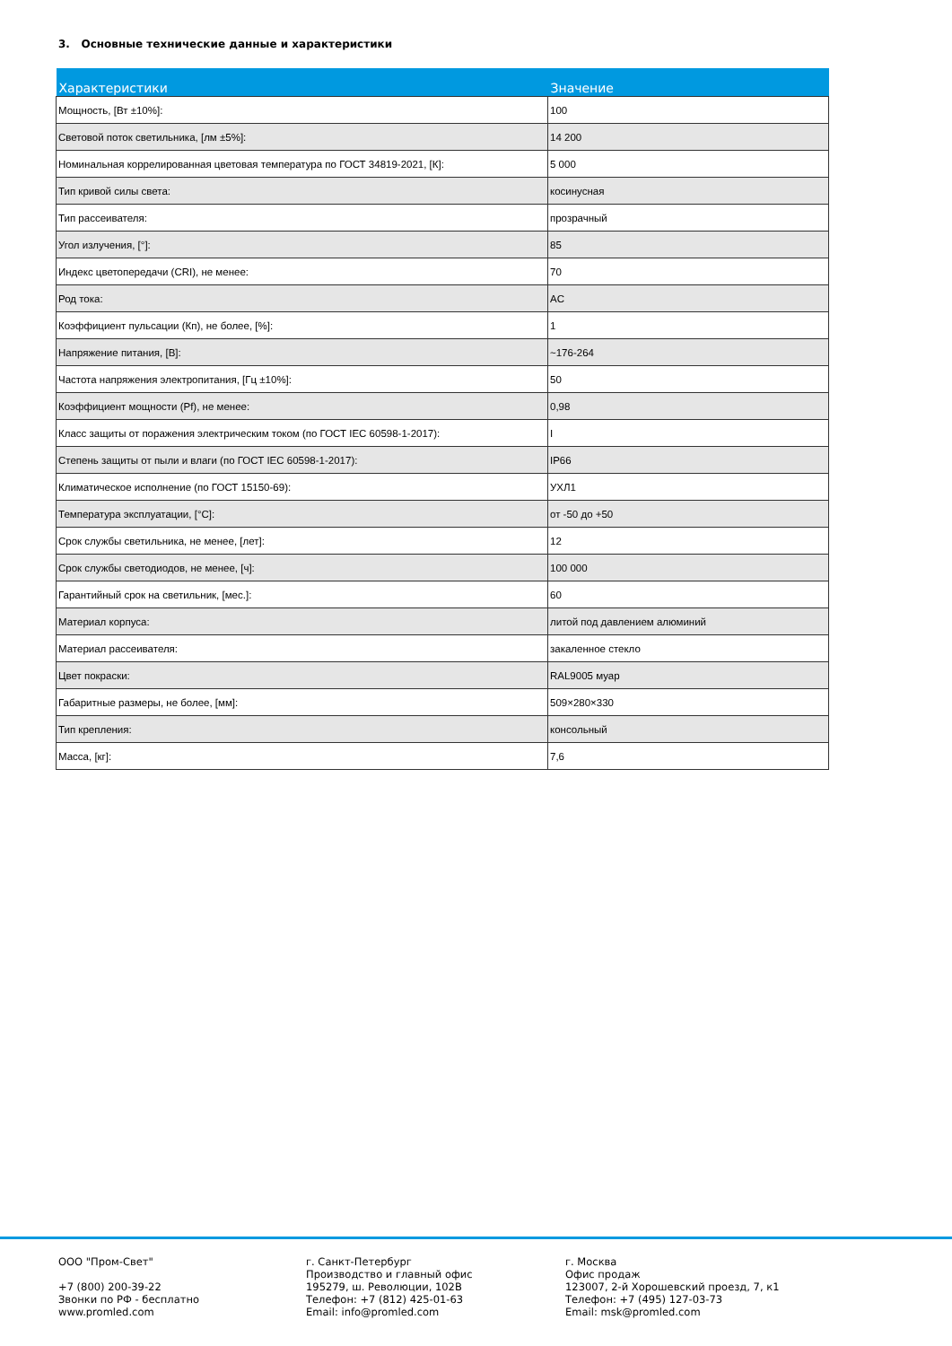3. Основные технические данные и характеристики
| Характеристики | Значение |
| --- | --- |
| Мощность, [Вт ±10%]: | 100 |
| Световой поток светильника, [лм ±5%]: | 14 200 |
| Номинальная коррелированная цветовая температура по ГОСТ 34819-2021, [К]: | 5 000 |
| Тип кривой силы света: | косинусная |
| Тип рассеивателя: | прозрачный |
| Угол излучения, [°]: | 85 |
| Индекс цветопередачи (CRI), не менее: | 70 |
| Род тока: | AC |
| Коэффициент пульсации (Кп), не более, [%]: | 1 |
| Напряжение питания, [В]: | ~176-264 |
| Частота напряжения электропитания, [Гц ±10%]: | 50 |
| Коэффициент мощности (Pf), не менее: | 0,98 |
| Класс защиты от поражения электрическим током (по ГОСТ IEC 60598-1-2017): | I |
| Степень защиты от пыли и влаги (по ГОСТ IEC 60598-1-2017): | IP66 |
| Климатическое исполнение (по ГОСТ 15150-69): | УХЛ1 |
| Температура эксплуатации, [°С]: | от -50 до +50 |
| Срок службы светильника, не менее, [лет]: | 12 |
| Срок службы светодиодов, не менее, [ч]: | 100 000 |
| Гарантийный срок на светильник, [мес.]: | 60 |
| Материал корпуса: | литой под давлением алюминий |
| Материал рассеивателя: | закаленное стекло |
| Цвет покраски: | RAL9005 муар |
| Габаритные размеры, не более, [мм]: | 509×280×330 |
| Тип крепления: | консольный |
| Масса, [кг]: | 7,6 |
ООО "Пром-Свет"
+7 (800) 200-39-22
Звонки по РФ - бесплатно
www.promled.com
г. Санкт-Петербург
Производство и главный офис
195279, ш. Революции, 102В
Телефон: +7 (812) 425-01-63
Email: info@promled.com
г. Москва
Офис продаж
123007, 2-й Хорошевский проезд, 7, к1
Телефон: +7 (495) 127-03-73
Email: msk@promled.com